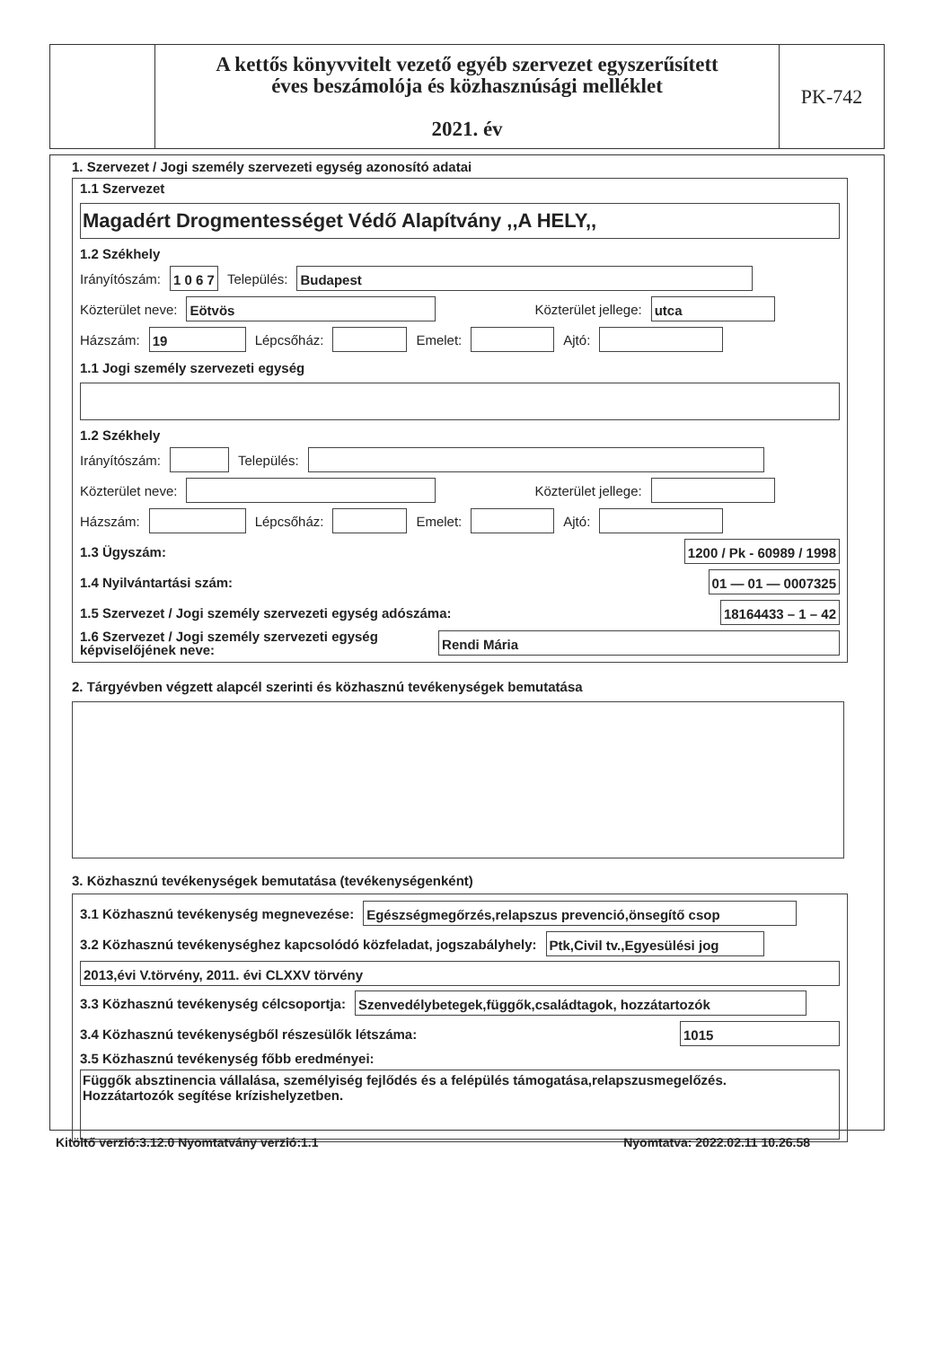A kettős könyvvitelt vezető egyéb szervezet egyszerűsített
éves beszámolója és közhasznúsági melléklet
2021. év
PK-742
1. Szervezet / Jogi személy szervezeti egység azonosító adatai
1.1 Szervezet
Magadért Drogmentességet Védő Alapítvány ,,A HELY,,
1.2 Székhely
Irányítószám: 1 0 6 7 Település: Budapest
Közterület neve: Eötvös Közterület jellege: utca
Házszám: 19 Lépcsőház: Emelet: Ajtó:
1.1 Jogi személy szervezeti egység
1.2 Székhely
Irányítószám: Település:
Közterület neve: Közterület jellege:
Házszám: Lépcsőház: Emelet: Ajtó:
1.3 Ügyszám: 1200 / Pk - 60989 / 1998
1.4 Nyilvántartási szám: 01 — 01 — 0007325
1.5 Szervezet / Jogi személy szervezeti egység adószáma: 18164433 – 1 – 42
1.6 Szervezet / Jogi személy szervezeti egység képviselőjének neve: Rendi Mária
2. Tárgyévben végzett alapcél szerinti és közhasznú tevékenységek bemutatása
3. Közhasznú tevékenységek bemutatása (tevékenységenként)
3.1 Közhasznú tevékenység megnevezése: Egészségmegőrzés,relapszus prevenció,önsegítő csop
3.2 Közhasznú tevékenységhez kapcsolódó közfeladat, jogszabályhely: Ptk,Civil tv.,Egyesülési jog
2013,évi V.törvény, 2011. évi CLXXV törvény
3.3 Közhasznú tevékenység célcsoportja: Szenvedélybetegek,függők,családtagok, hozzátartozók
3.4 Közhasznú tevékenységből részesülők létszáma: 1015
3.5 Közhasznú tevékenység főbb eredményei:
Függők absztinencia vállalása, személyiség fejlődés és a felépülés támogatása,relapszusmegelőzés.
Hozzátartozók segítése krízishelyzetben.
Kitöltő verzió:3.12.0 Nyomtatvány verzió:1.1 Nyomtatva: 2022.02.11 10.26.58